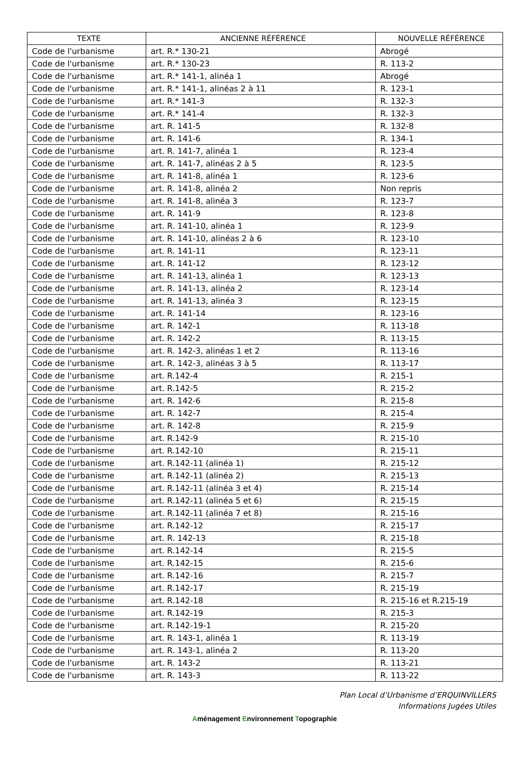| TEXTE | ANCIENNE RÉFÉRENCE | NOUVELLE RÉFÉRENCE |
| --- | --- | --- |
| Code de l'urbanisme | art. R.* 130-21 | Abrogé |
| Code de l'urbanisme | art. R.* 130-23 | R. 113-2 |
| Code de l'urbanisme | art. R.* 141-1, alinéa 1 | Abrogé |
| Code de l'urbanisme | art. R.* 141-1, alinéas 2 à 11 | R. 123-1 |
| Code de l'urbanisme | art. R.* 141-3 | R. 132-3 |
| Code de l'urbanisme | art. R.* 141-4 | R. 132-3 |
| Code de l'urbanisme | art. R. 141-5 | R. 132-8 |
| Code de l'urbanisme | art. R. 141-6 | R. 134-1 |
| Code de l'urbanisme | art. R. 141-7, alinéa 1 | R. 123-4 |
| Code de l'urbanisme | art. R. 141-7, alinéas 2 à 5 | R. 123-5 |
| Code de l'urbanisme | art. R. 141-8, alinéa 1 | R. 123-6 |
| Code de l'urbanisme | art. R. 141-8, alinéa 2 | Non repris |
| Code de l'urbanisme | art. R. 141-8, alinéa 3 | R. 123-7 |
| Code de l'urbanisme | art. R. 141-9 | R. 123-8 |
| Code de l'urbanisme | art. R. 141-10, alinéa 1 | R. 123-9 |
| Code de l'urbanisme | art. R. 141-10, alinéas 2 à 6 | R. 123-10 |
| Code de l'urbanisme | art. R. 141-11 | R. 123-11 |
| Code de l'urbanisme | art. R. 141-12 | R. 123-12 |
| Code de l'urbanisme | art. R. 141-13, alinéa 1 | R. 123-13 |
| Code de l'urbanisme | art. R. 141-13, alinéa 2 | R. 123-14 |
| Code de l'urbanisme | art. R. 141-13, alinéa 3 | R. 123-15 |
| Code de l'urbanisme | art. R. 141-14 | R. 123-16 |
| Code de l'urbanisme | art. R. 142-1 | R. 113-18 |
| Code de l'urbanisme | art. R. 142-2 | R. 113-15 |
| Code de l'urbanisme | art. R. 142-3, alinéas 1 et 2 | R. 113-16 |
| Code de l'urbanisme | art. R. 142-3, alinéas 3 à 5 | R. 113-17 |
| Code de l'urbanisme | art. R.142-4 | R. 215-1 |
| Code de l'urbanisme | art. R.142-5 | R. 215-2 |
| Code de l'urbanisme | art. R. 142-6 | R. 215-8 |
| Code de l'urbanisme | art. R. 142-7 | R. 215-4 |
| Code de l'urbanisme | art. R. 142-8 | R. 215-9 |
| Code de l'urbanisme | art. R.142-9 | R. 215-10 |
| Code de l'urbanisme | art. R.142-10 | R. 215-11 |
| Code de l'urbanisme | art. R.142-11 (alinéa 1) | R. 215-12 |
| Code de l'urbanisme | art. R.142-11 (alinéa 2) | R. 215-13 |
| Code de l'urbanisme | art. R.142-11 (alinéa 3 et 4) | R. 215-14 |
| Code de l'urbanisme | art. R.142-11 (alinéa 5 et 6) | R. 215-15 |
| Code de l'urbanisme | art. R.142-11 (alinéa 7 et 8) | R. 215-16 |
| Code de l'urbanisme | art. R.142-12 | R. 215-17 |
| Code de l'urbanisme | art. R. 142-13 | R. 215-18 |
| Code de l'urbanisme | art. R.142-14 | R. 215-5 |
| Code de l'urbanisme | art. R.142-15 | R. 215-6 |
| Code de l'urbanisme | art. R.142-16 | R. 215-7 |
| Code de l'urbanisme | art. R.142-17 | R. 215-19 |
| Code de l'urbanisme | art. R.142-18 | R. 215-16 et R.215-19 |
| Code de l'urbanisme | art. R.142-19 | R. 215-3 |
| Code de l'urbanisme | art. R.142-19-1 | R. 215-20 |
| Code de l'urbanisme | art. R. 143-1, alinéa 1 | R. 113-19 |
| Code de l'urbanisme | art. R. 143-1, alinéa 2 | R. 113-20 |
| Code de l'urbanisme | art. R. 143-2 | R. 113-21 |
| Code de l'urbanisme | art. R. 143-3 | R. 113-22 |
Plan Local d’Urbanisme d’ERQUINVILLERS
Informations Jugées Utiles
Aménagement Environnement Topographie